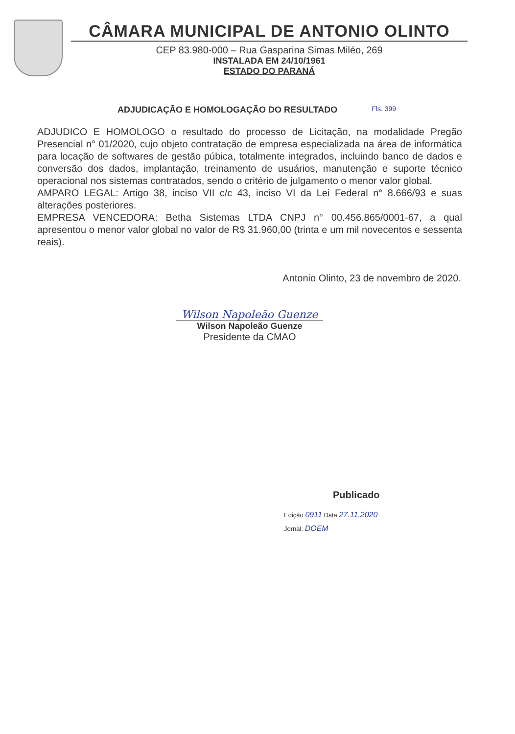CÂMARA MUNICIPAL DE ANTONIO OLINTO
CEP 83.980-000 – Rua Gasparina Simas Miléo, 269
INSTALADA EM 24/10/1961
ESTADO DO PARANÁ
ADJUDICAÇÃO E HOMOLOGAÇÃO DO RESULTADO Fls. 399
ADJUDICO E HOMOLOGO o resultado do processo de Licitação, na modalidade Pregão Presencial n° 01/2020, cujo objeto contratação de empresa especializada na área de informática para locação de softwares de gestão púbica, totalmente integrados, incluindo banco de dados e conversão dos dados, implantação, treinamento de usuários, manutenção e suporte técnico operacional nos sistemas contratados, sendo o critério de julgamento o menor valor global.
AMPARO LEGAL: Artigo 38, inciso VII c/c 43, inciso VI da Lei Federal n° 8.666/93 e suas alterações posteriores.
EMPRESA VENCEDORA: Betha Sistemas LTDA CNPJ n° 00.456.865/0001-67, a qual apresentou o menor valor global no valor de R$ 31.960,00 (trinta e um mil novecentos e sessenta reais).
Antonio Olinto, 23 de novembro de 2020.
Wilson Napoleão Guenze
Wilson Napoleão Guenze
Presidente da CMAO
Publicado
Edição 0911 Data 27.11.2020
Jornal: DOEM